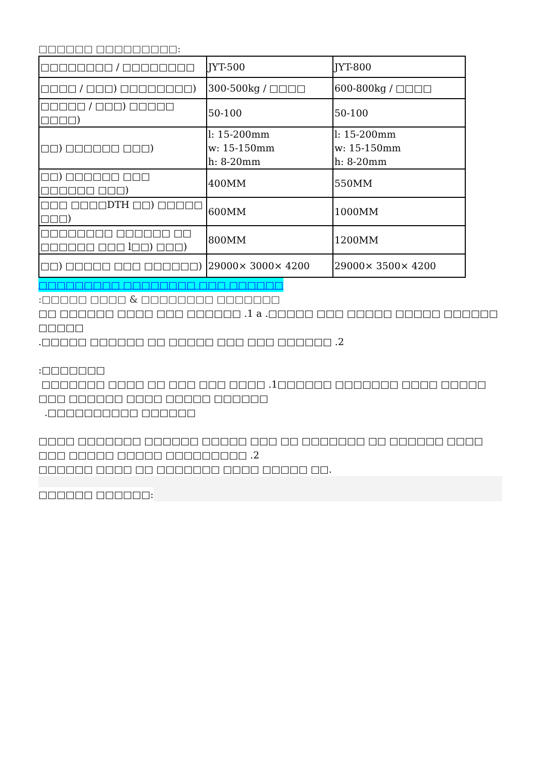□□□□□□ □□□□□□□□□:
| □□□□□□□□ / □□□□□□□□ | JYT-500 | JYT-800 |
| □□□□ / □□□) □□□□□□□□) | 300-500kg / □□□□ | 600-800kg / □□□□ |
| □□□□□ / □□□) □□□□□ □□□□) | 50-100 | 50-100 |
| □□) □□□□□□ □□□) | l: 15-200mm w: 15-150mm h: 8-20mm | l: 15-200mm w: 15-150mm h: 8-20mm |
| □□) □□□□□□ □□□ □□□□□□ □□□) | 400MM | 550MM |
| □□□ □□□□DTH □□) □□□□□ □□□) | 600MM | 1000MM |
| □□□□□□□□ □□□□□□ □□ □□□□□□ □□□ l□□) □□□) | 800MM | 1200MM |
| □□) □□□□□ □□□ □□□□□□) | 29000× 3000× 4200 | 29000× 3500× 4200 |
□□□□□□□□□ □□□□□□□□ □□□ □□□□□□
:□□□□□ □□□□ & □□□□□□□□ □□□□□□□
□□ □□□□□□ □□□□ □□□ □□□□□□ .1 a .□□□□□ □□□ □□□□□ □□□□□ □□□□□□ □□□□□
.□□□□□ □□□□□□ □□ □□□□□ □□□ □□□ □□□□□□ .2
:□□□□□□□
□□□□□□□ □□□□ □□ □□□ □□□ □□□□ .1□□□□□□ □□□□□□□ □□□□ □□□□□ □□□ □□□□□□ □□□□ □□□□□ □□□□□□
.□□□□□□□□□□ □□□□□□
□□□□ □□□□□□□ □□□□□□ □□□□□ □□□ □□ □□□□□□□ □□ □□□□□□ □□□□ □□□ □□□□□ □□□□□ □□□□□□□□□ .2
□□□□□□ □□□□ □□ □□□□□□□ □□□□ □□□□□ □□.
□□□□□□ □□□□□□: